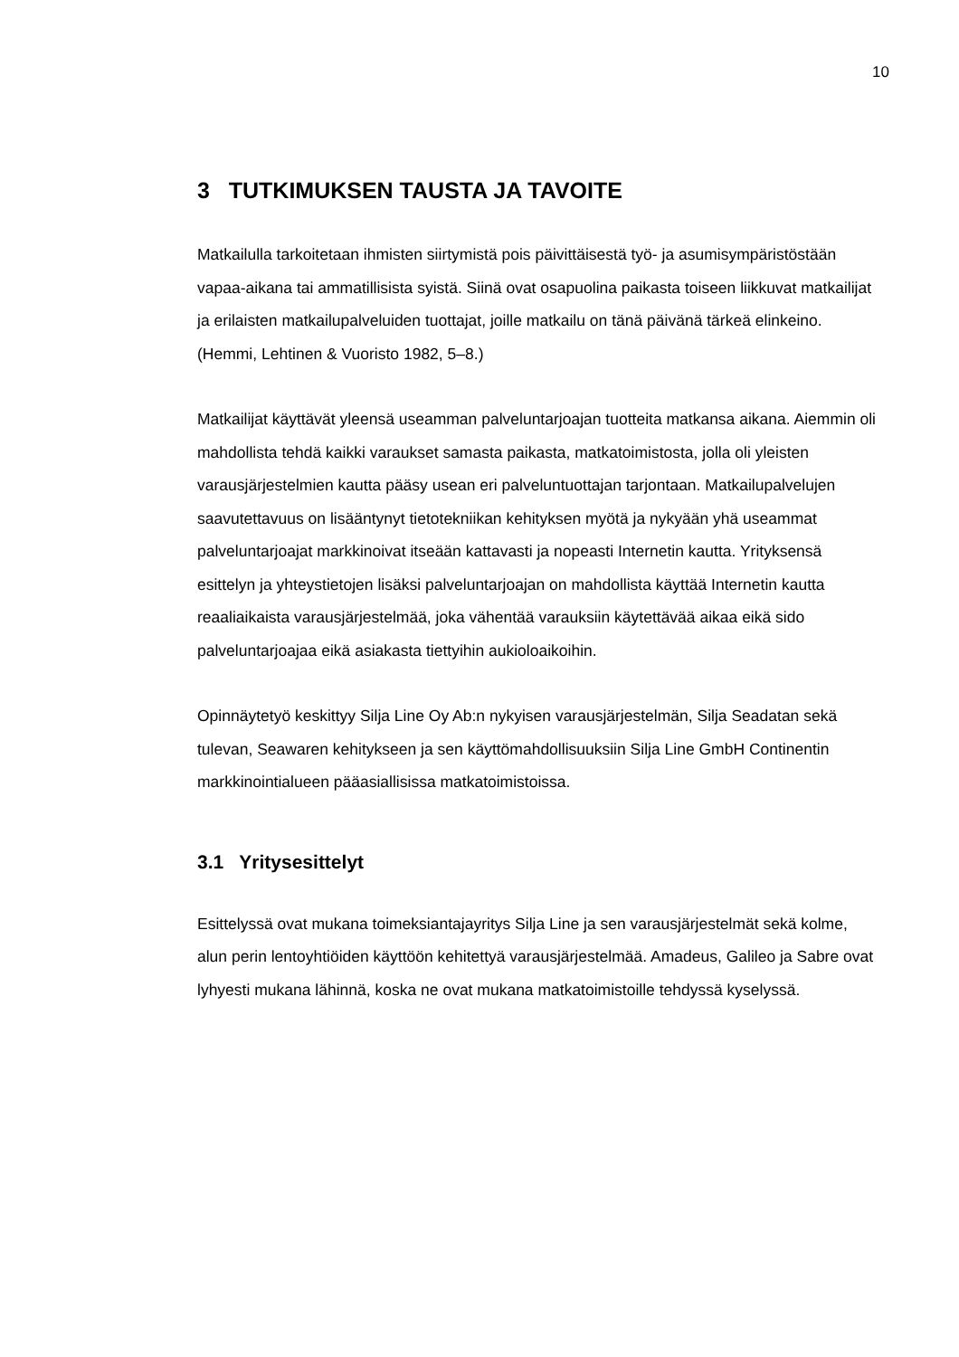10
3 TUTKIMUKSEN TAUSTA JA TAVOITE
Matkailulla tarkoitetaan ihmisten siirtymistä pois päivittäisestä työ- ja asumisympäristöstään vapaa-aikana tai ammatillisista syistä. Siinä ovat osapuolina paikasta toiseen liikkuvat matkailijat ja erilaisten matkailupalveluiden tuottajat, joille matkailu on tänä päivänä tärkeä elinkeino. (Hemmi, Lehtinen & Vuoristo 1982, 5–8.)
Matkailijat käyttävät yleensä useamman palveluntarjoajan tuotteita matkansa aikana. Aiemmin oli mahdollista tehdä kaikki varaukset samasta paikasta, matkatoimistosta, jolla oli yleisten varausjärjestelmien kautta pääsy usean eri palveluntuottajan tarjontaan. Matkailupalvelujen saavutettavuus on lisääntynyt tietotekniikan kehityksen myötä ja nykyään yhä useammat palveluntarjoajat markkinoivat itseään kattavasti ja nopeasti Internetin kautta. Yrityksensä esittelyn ja yhteystietojen lisäksi palveluntarjoajan on mahdollista käyttää Internetin kautta reaaliaikaista varausjärjestelmää, joka vähentää varauksiin käytettävää aikaa eikä sido palveluntarjoajaa eikä asiakasta tiettyihin aukioloaikoihin.
Opinnäytetyö keskittyy Silja Line Oy Ab:n nykyisen varausjärjestelmän, Silja Seadatan sekä tulevan, Seawaren kehitykseen ja sen käyttömahdollisuuksiin Silja Line GmbH Continentin markkinointialueen pääasiallisissa matkatoimistoissa.
3.1 Yritysesittelyt
Esittelyssä ovat mukana toimeksiantajayritys Silja Line ja sen varausjärjestelmät sekä kolme, alun perin lentoyhtiöiden käyttöön kehitettyä varausjärjestelmää. Amadeus, Galileo ja Sabre ovat lyhyesti mukana lähinnä, koska ne ovat mukana matkatoimistoille tehdyssä kyselyssä.